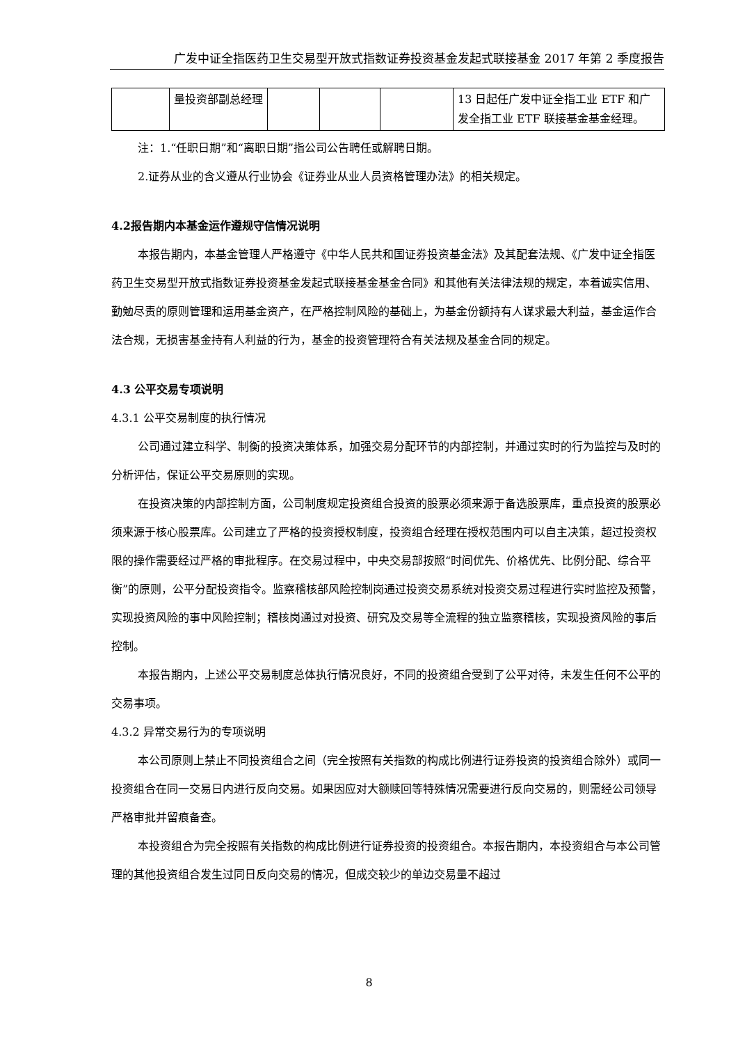广发中证全指医药卫生交易型开放式指数证券投资基金发起式联接基金 2017 年第 2 季度报告
| | 量投资部副总经理 | | | | 13 日起任广发中证全指工业 ETF 和广发全指工业 ETF 联接基金基金经理。 |
注：1.“任职日期”和“离职日期”指公司公告聘任或解聘日期。
2.证券从业的含义遵从行业协会《证券业从业人员资格管理办法》的相关规定。
4.2报告期内本基金运作遵规守信情况说明
本报告期内，本基金管理人严格遵守《中华人民共和国证券投资基金法》及其配套法规、《广发中证全指医药卫生交易型开放式指数证券投资基金发起式联接基金基金合同》和其他有关法律法规的规定，本着诚实信用、勤勉尽责的原则管理和运用基金资产，在严格控制风险的基础上，为基金份额持有人谋求最大利益，基金运作合法合规，无损害基金持有人利益的行为，基金的投资管理符合有关法规及基金合同的规定。
4.3 公平交易专项说明
4.3.1 公平交易制度的执行情况
公司通过建立科学、制衡的投资决策体系，加强交易分配环节的内部控制，并通过实时的行为监控与及时的分析评估，保证公平交易原则的实现。
在投资决策的内部控制方面，公司制度规定投资组合投资的股票必须来源于备选股票库，重点投资的股票必须来源于核心股票库。公司建立了严格的投资授权制度，投资组合经理在授权范围内可以自主决策，超过投资权限的操作需要经过严格的审批程序。在交易过程中，中央交易部按照“时间优先、价格优先、比例分配、综合平衡”的原则，公平分配投资指令。监察稽核部风险控制岗通过投资交易系统对投资交易过程进行实时监控及预警，实现投资风险的事中风险控制；稽核岗通过对投资、研究及交易等全流程的独立监察稽核，实现投资风险的事后控制。
本报告期内，上述公平交易制度总体执行情况良好，不同的投资组合受到了公平对待，未发生任何不公平的交易事项。
4.3.2 异常交易行为的专项说明
本公司原则上禁止不同投资组合之间（完全按照有关指数的构成比例进行证券投资的投资组合除外）或同一投资组合在同一交易日内进行反向交易。如果因应对大额赎回等特殊情况需要进行反向交易的，则需经公司领导严格审批并留痕备查。
本投资组合为完全按照有关指数的构成比例进行证券投资的投资组合。本报告期内，本投资组合与本公司管理的其他投资组合发生过同日反向交易的情况，但成交较少的单边交易量不超过
8